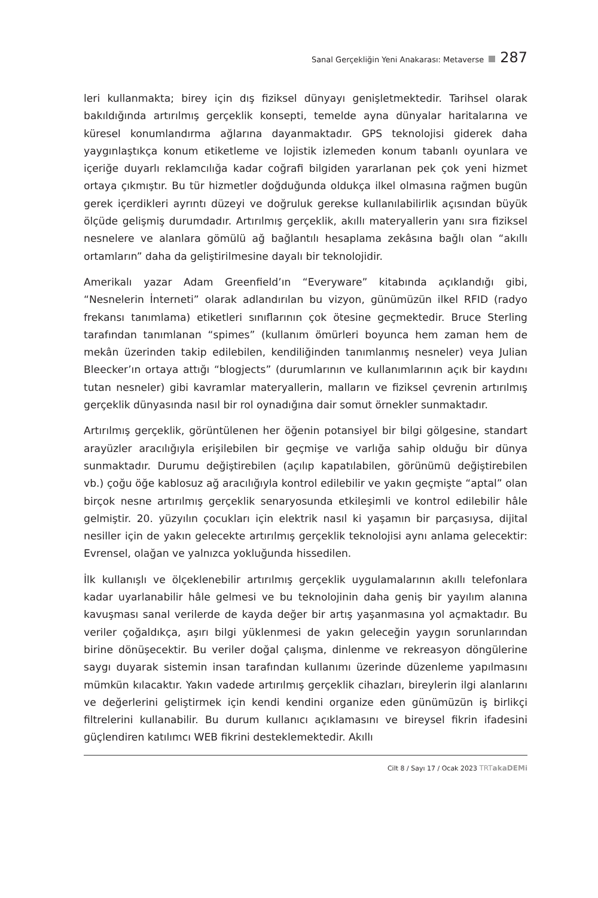Sanal Gerçekliğin Yeni Anakarası: Metaverse 287
leri kullanmakta; birey için dış fiziksel dünyayı genişletmektedir. Tarihsel olarak bakıldığında artırılmış gerçeklik konsepti, temelde ayna dünyalar haritalarına ve küresel konumlandırma ağlarına dayanmaktadır. GPS teknolojisi giderek daha yaygınlaştıkça konum etiketleme ve lojistik izlemeden konum tabanlı oyunlara ve içeriğe duyarlı reklamcılığa kadar coğrafi bilgiden yararlanan pek çok yeni hizmet ortaya çıkmıştır. Bu tür hizmetler doğduğunda oldukça ilkel olmasına rağmen bugün gerek içerdikleri ayrıntı düzeyi ve doğruluk gerekse kullanılabilirlik açısından büyük ölçüde gelişmiş durumdadır. Artırılmış gerçeklik, akıllı materyallerin yanı sıra fiziksel nesnelere ve alanlara gömülü ağ bağlantılı hesaplama zekâsına bağlı olan “akıllı ortamların” daha da geliştirilmesine dayalı bir teknolojidir.
Amerikalı yazar Adam Greenfield’ın “Everyware” kitabında açıklandığı gibi, “Nesnelerin İnterneti” olarak adlandırılan bu vizyon, günümüzün ilkel RFID (radyo frekansı tanımlama) etiketleri sınıflarının çok ötesine geçmektedir. Bruce Sterling tarafından tanımlanan “spimes” (kullanım ömürleri boyunca hem zaman hem de mekân üzerinden takip edilebilen, kendiliğinden tanımlanmış nesneler) veya Julian Bleecker’ın ortaya attığı “blogjects” (durumlarının ve kullanımlarının açık bir kaydını tutan nesneler) gibi kavramlar materyallerin, malların ve fiziksel çevrenin artırılmış gerçeklik dünyasında nasıl bir rol oynadığına dair somut örnekler sunmaktadır.
Artırılmış gerçeklik, görüntülenen her öğenin potansiyel bir bilgi gölgesine, standart arayüzler aracılığıyla erişilebilen bir geçmişe ve varlığa sahip olduğu bir dünya sunmaktadır. Durumu değiştirebilen (açılıp kapatılabilen, görünümü değiştirebilen vb.) çoğu öğe kablosuz ağ aracılığıyla kontrol edilebilir ve yakın geçmişte “aptal” olan birçok nesne artırılmış gerçeklik senaryosunda etkileşimli ve kontrol edilebilir hâle gelmiştir. 20. yüzyılın çocukları için elektrik nasıl ki yaşamın bir parçasıysa, dijital nesiller için de yakın gelecekte artırılmış gerçeklik teknolojisi aynı anlama gelecektir: Evrensel, olağan ve yalnızca yokluğunda hissedilen.
İlk kullanışlı ve ölçeklenebilir artırılmış gerçeklik uygulamalarının akıllı telefonlara kadar uyarlanabilir hâle gelmesi ve bu teknolojinin daha geniş bir yayılım alanına kavuşması sanal verilerde de kayda değer bir artış yaşanmasına yol açmaktadır. Bu veriler çoğaldıkça, aşırı bilgi yüklenmesi de yakın geleceğin yaygın sorunlarından birine dönüşecektir. Bu veriler doğal çalışma, dinlenme ve rekreasyon döngülerine saygı duyarak sistemin insan tarafından kullanımı üzerinde düzenleme yapılmasını mümkün kılacaktır. Yakın vadede artırılmış gerçeklik cihazları, bireylerin ilgi alanlarını ve değerlerini geliştirmek için kendi kendini organize eden günümüzün iş birlikçi filtrelerini kullanabilir. Bu durum kullanıcı açıklamasını ve bireysel fikrin ifadesini güçlendiren katılımcı WEB fikrini desteklemektedir. Akıllı
Cilt 8 / Sayı 17 / Ocak 2023 TRTakaDEMi